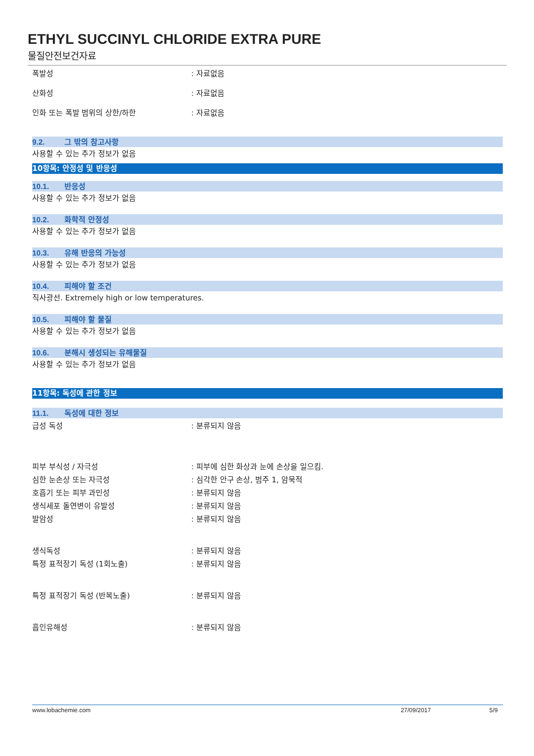ETHYL SUCCINYL CHLORIDE EXTRA PURE
물질안전보건자료
폭발성: 자료없음
산화성: 자료없음
인화 또는 폭발 범위의 상한/하한: 자료없음
9.2. 그 밖의 참고사항
사용할 수 있는 추가 정보가 없음
10항목: 안정성 및 반응성
10.1. 반응성
사용할 수 있는 추가 정보가 없음
10.2. 화학적 안정성
사용할 수 있는 추가 정보가 없음
10.3. 유해 반응의 가능성
사용할 수 있는 추가 정보가 없음
10.4. 피해야 할 조건
직사광선. Extremely high or low temperatures.
10.5. 피해야 할 물질
사용할 수 있는 추가 정보가 없음
10.6. 분해시 생성되는 유해물질
사용할 수 있는 추가 정보가 없음
11항목: 독성에 관한 정보
11.1. 독성에 대한 정보
급성 독성: 분류되지 않음
피부 부식성 / 자극성: 피부에 심한 화상과 눈에 손상을 일으킴.
심한 눈손상 또는 자극성: 심각한 안구 손상, 범주 1, 암묵적
호흡기 또는 피부 과민성: 분류되지 않음
생식세포 돌연변이 유발성: 분류되지 않음
발암성: 분류되지 않음
생식독성: 분류되지 않음
특정 표적장기 독성 (1회노출): 분류되지 않음
특정 표적장기 독성 (반복노출): 분류되지 않음
흡인유해성: 분류되지 않음
www.lobachemie.com 27/09/2017 5/9